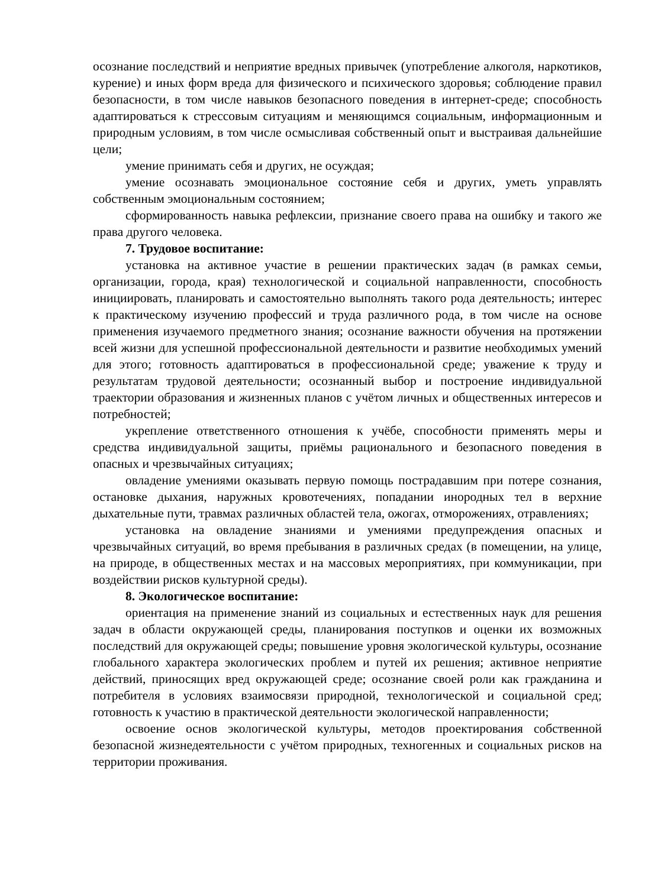осознание последствий и неприятие вредных привычек (употребление алкоголя, наркотиков, курение) и иных форм вреда для физического и психического здоровья; соблюдение правил безопасности, в том числе навыков безопасного поведения в интернет-среде; способность адаптироваться к стрессовым ситуациям и меняющимся социальным, информационным и природным условиям, в том числе осмысливая собственный опыт и выстраивая дальнейшие цели;
умение принимать себя и других, не осуждая;
умение осознавать эмоциональное состояние себя и других, уметь управлять собственным эмоциональным состоянием;
сформированность навыка рефлексии, признание своего права на ошибку и такого же права другого человека.
7. Трудовое воспитание:
установка на активное участие в решении практических задач (в рамках семьи, организации, города, края) технологической и социальной направленности, способность инициировать, планировать и самостоятельно выполнять такого рода деятельность; интерес к практическому изучению профессий и труда различного рода, в том числе на основе применения изучаемого предметного знания; осознание важности обучения на протяжении всей жизни для успешной профессиональной деятельности и развитие необходимых умений для этого; готовность адаптироваться в профессиональной среде; уважение к труду и результатам трудовой деятельности; осознанный выбор и построение индивидуальной траектории образования и жизненных планов с учётом личных и общественных интересов и потребностей;
укрепление ответственного отношения к учёбе, способности применять меры и средства индивидуальной защиты, приёмы рационального и безопасного поведения в опасных и чрезвычайных ситуациях;
овладение умениями оказывать первую помощь пострадавшим при потере сознания, остановке дыхания, наружных кровотечениях, попадании инородных тел в верхние дыхательные пути, травмах различных областей тела, ожогах, отморожениях, отравлениях;
установка на овладение знаниями и умениями предупреждения опасных и чрезвычайных ситуаций, во время пребывания в различных средах (в помещении, на улице, на природе, в общественных местах и на массовых мероприятиях, при коммуникации, при воздействии рисков культурной среды).
8. Экологическое воспитание:
ориентация на применение знаний из социальных и естественных наук для решения задач в области окружающей среды, планирования поступков и оценки их возможных последствий для окружающей среды; повышение уровня экологической культуры, осознание глобального характера экологических проблем и путей их решения; активное неприятие действий, приносящих вред окружающей среде; осознание своей роли как гражданина и потребителя в условиях взаимосвязи природной, технологической и социальной сред; готовность к участию в практической деятельности экологической направленности;
освоение основ экологической культуры, методов проектирования собственной безопасной жизнедеятельности с учётом природных, техногенных и социальных рисков на территории проживания.